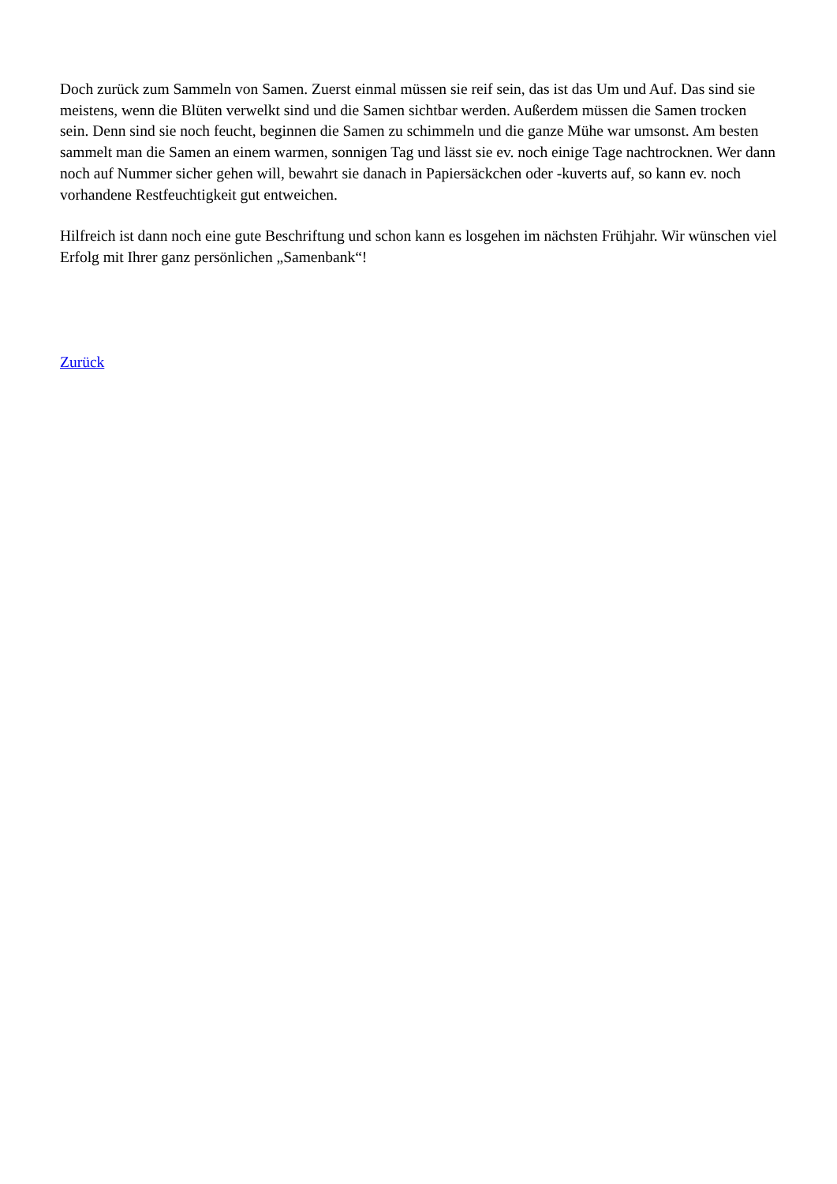Doch zurück zum Sammeln von Samen. Zuerst einmal müssen sie reif sein, das ist das Um und Auf. Das sind sie meistens, wenn die Blüten verwelkt sind und die Samen sichtbar werden. Außerdem müssen die Samen trocken sein. Denn sind sie noch feucht, beginnen die Samen zu schimmeln und die ganze Mühe war umsonst. Am besten sammelt man die Samen an einem warmen, sonnigen Tag und lässt sie ev. noch einige Tage nachtrocknen. Wer dann noch auf Nummer sicher gehen will, bewahrt sie danach in Papiersäckchen oder -kuverts auf, so kann ev. noch vorhandene Restfeuchtigkeit gut entweichen.
Hilfreich ist dann noch eine gute Beschriftung und schon kann es losgehen im nächsten Frühjahr. Wir wünschen viel Erfolg mit Ihrer ganz persönlichen „Samenbank“!
Zurück